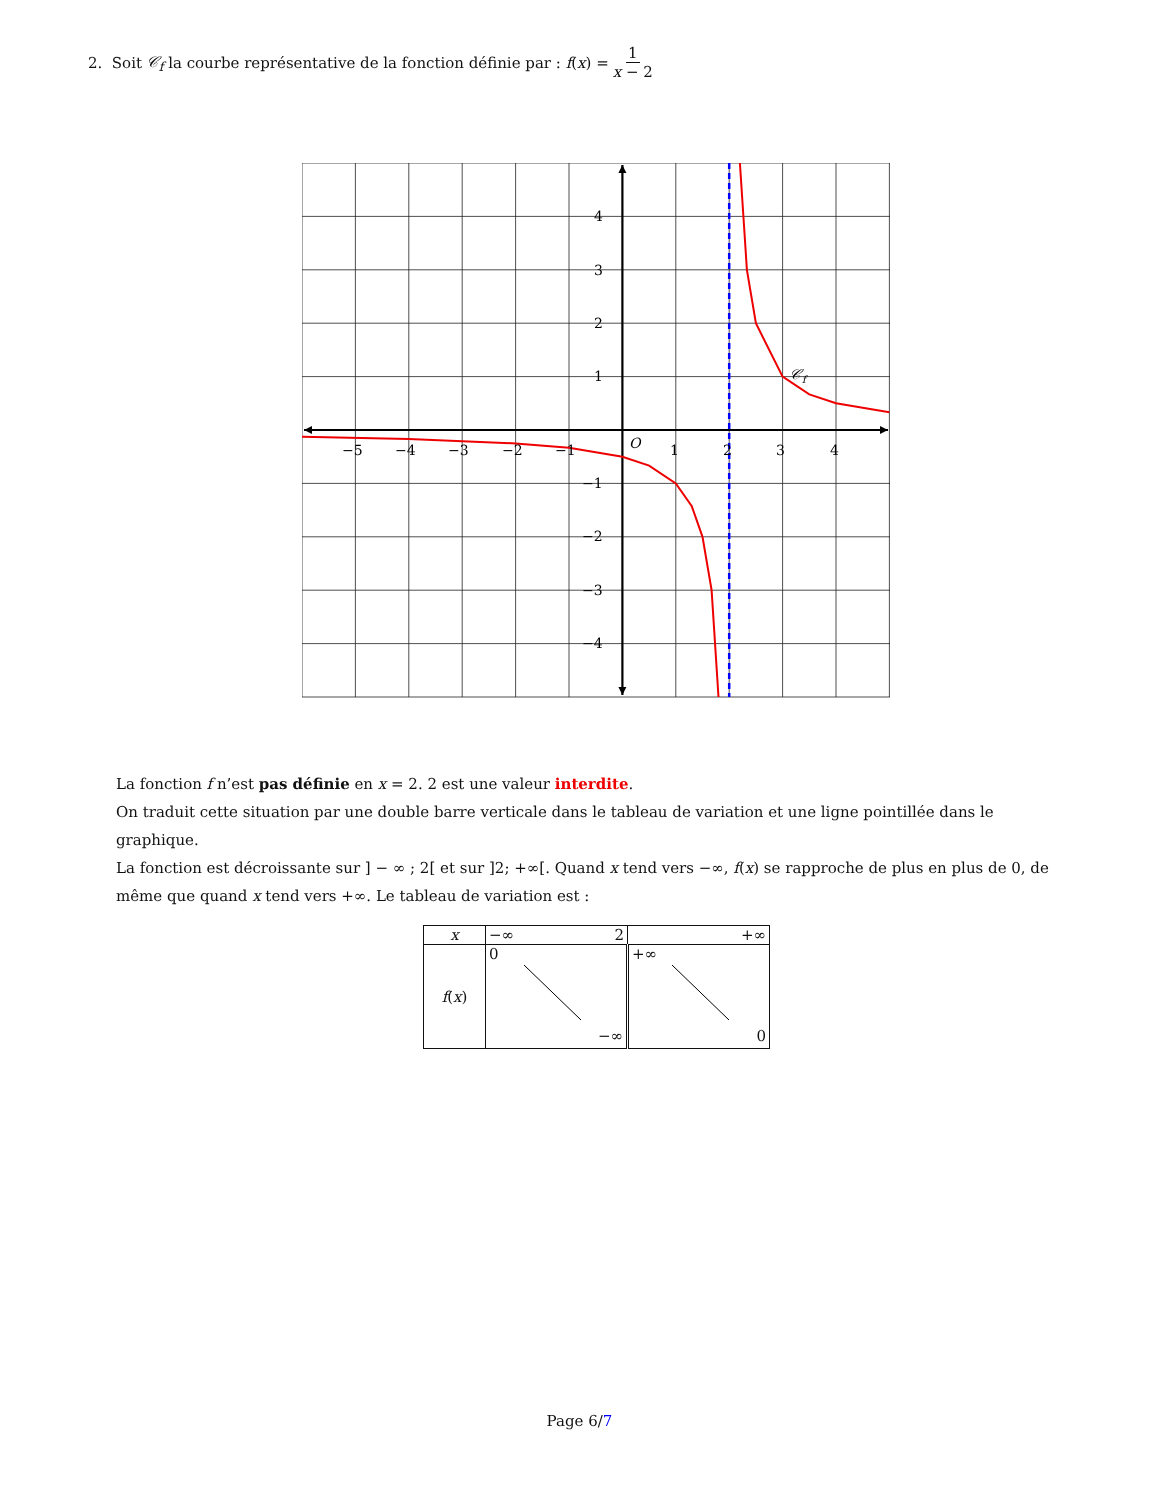2. Soit 𝒞<sub>f</sub> la courbe représentative de la fonction définie par : f (x) = 1 x − 2
−5
−4
−3
−2
−1
O
1
2
3
4
4
3
2
1
−1
−2
−3
−4
𝒞f
La fonction f n’est pas définie en x = 2. 2 est une valeur interdite.
On traduit cette situation par une double barre verticale dans le tableau de variation et une ligne pointillée dans le graphique.
La fonction est décroissante sur ] − ∞ ; 2[ et sur ]2; +∞[. Quand x tend vers −∞, f(x) se rapproche de plus en plus de 0, de même que quand x tend vers +∞. Le tableau de variation est :
| x | −∞ 2 | +∞ |
| f ( x ) | 0 −∞ | +∞ 0 |
Page 6/7